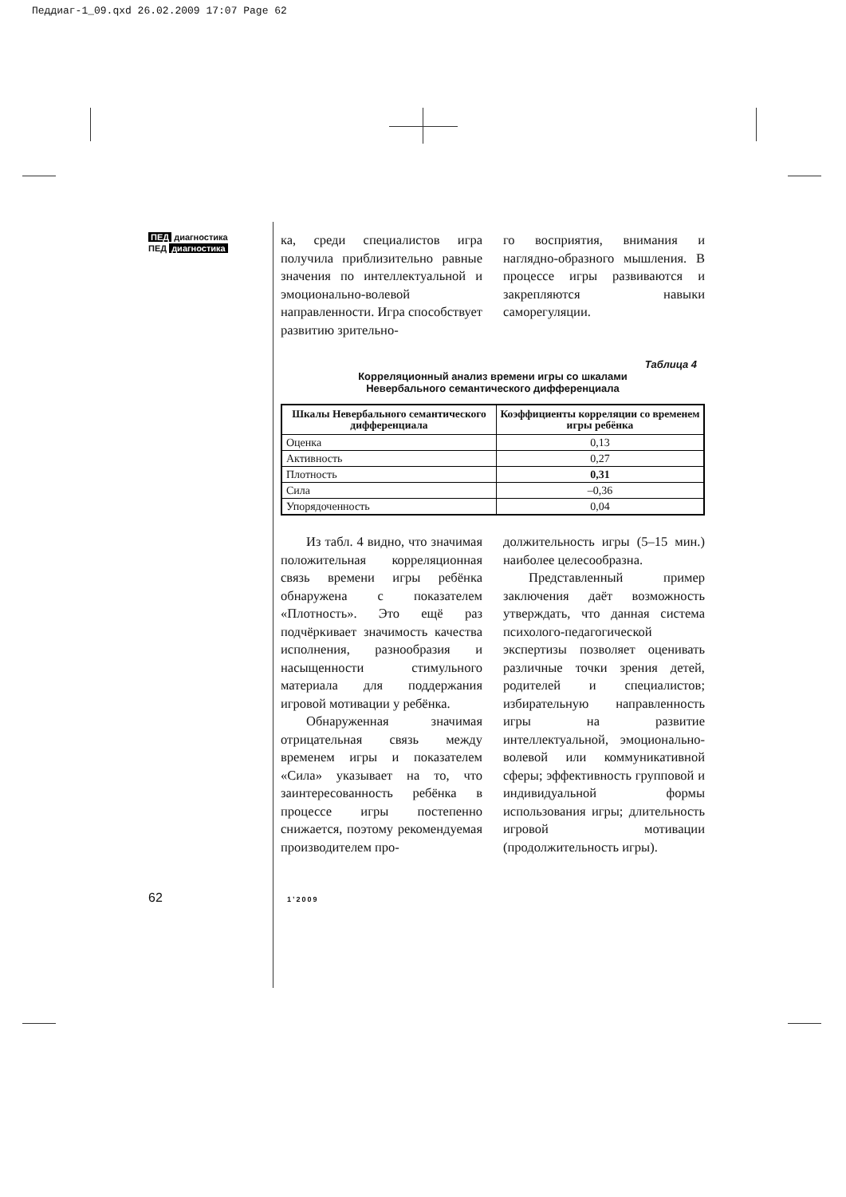Педдиаг-1_09.qxd 26.02.2009 17:07 Page 62
ПЕД диагностика
ПЕД диагностика
ка, среди специалистов игра получила приблизительно равные значения по интеллектуальной и эмоционально-волевой направленности. Игра способствует развитию зрительно-
го восприятия, внимания и наглядно-образного мышления. В процессе игры развиваются и закрепляются навыки саморегуляции.
Таблица 4
Корреляционный анализ времени игры со шкалами
Невербального семантического дифференциала
| Шкалы Невербального семантического дифференциала | Коэффициенты корреляции со временем игры ребёнка |
| --- | --- |
| Оценка | 0,13 |
| Активность | 0,27 |
| Плотность | 0,31 |
| Сила | –0,36 |
| Упорядоченность | 0,04 |
Из табл. 4 видно, что значимая положительная корреляционная связь времени игры ребёнка обнаружена с показателем «Плотность». Это ещё раз подчёркивает значимость качества исполнения, разнообразия и насыщенности стимульного материала для поддержания игровой мотивации у ребёнка.
Обнаруженная значимая отрицательная связь между временем игры и показателем «Сила» указывает на то, что заинтересованность ребёнка в процессе игры постепенно снижается, поэтому рекомендуемая производителем про-
должительность игры (5–15 мин.) наиболее целесообразна.
Представленный пример заключения даёт возможность утверждать, что данная система психолого-педагогической экспертизы позволяет оценивать различные точки зрения детей, родителей и специалистов; избирательную направленность игры на развитие интеллектуальной, эмоционально-волевой или коммуникативной сферы; эффективность групповой и индивидуальной формы использования игры; длительность игровой мотивации (продолжительность игры).
62 1’2009